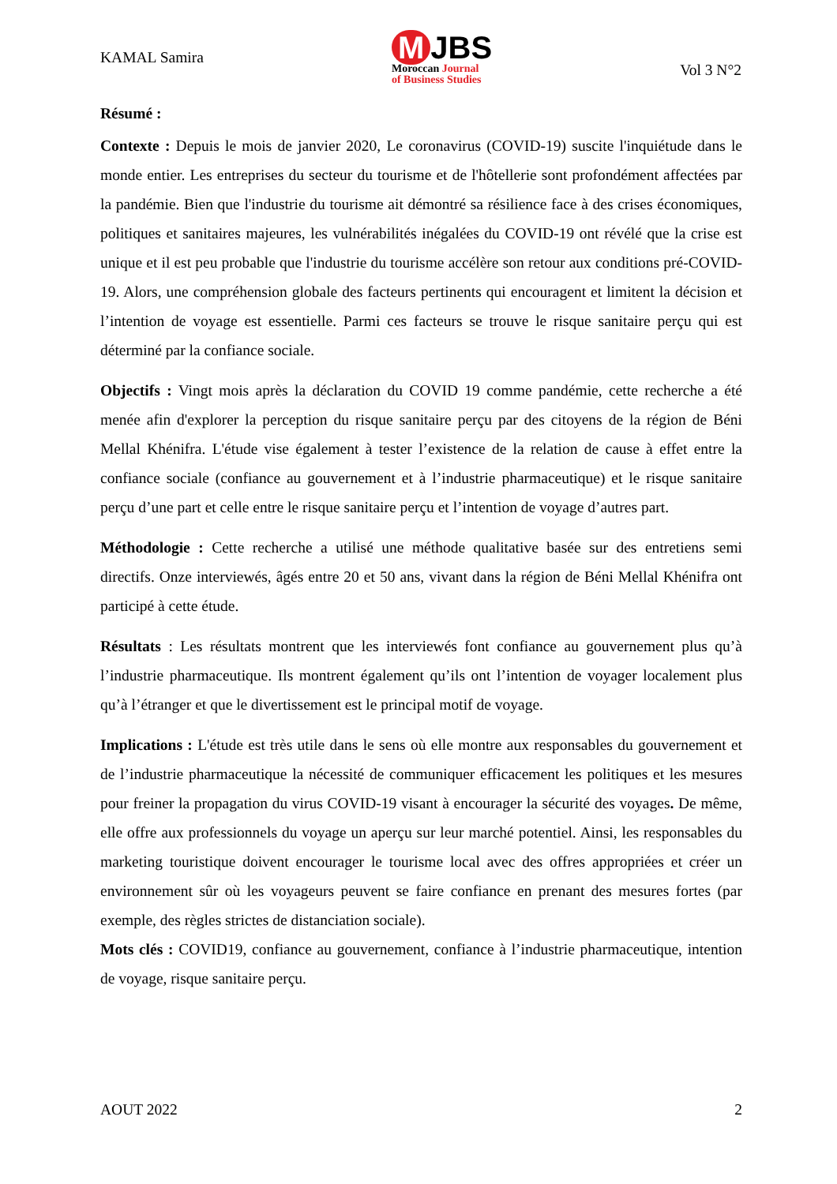KAMAL Samira
M JBS
Moroccan Journal
of Business Studies
Vol 3 N°2
Résumé :
Contexte : Depuis le mois de janvier 2020, Le coronavirus (COVID-19) suscite l'inquiétude dans le monde entier. Les entreprises du secteur du tourisme et de l'hôtellerie sont profondément affectées par la pandémie. Bien que l'industrie du tourisme ait démontré sa résilience face à des crises économiques, politiques et sanitaires majeures, les vulnérabilités inégalées du COVID-19 ont révélé que la crise est unique et il est peu probable que l'industrie du tourisme accélère son retour aux conditions pré-COVID-19. Alors, une compréhension globale des facteurs pertinents qui encouragent et limitent la décision et l’intention de voyage est essentielle. Parmi ces facteurs se trouve le risque sanitaire perçu qui est déterminé par la confiance sociale.
Objectifs : Vingt mois après la déclaration du COVID 19 comme pandémie, cette recherche a été menée afin d'explorer la perception du risque sanitaire perçu par des citoyens de la région de Béni Mellal Khénifra. L'étude vise également à tester l’existence de la relation de cause à effet entre la confiance sociale (confiance au gouvernement et à l’industrie pharmaceutique) et le risque sanitaire perçu d’une part et celle entre le risque sanitaire perçu et l’intention de voyage d’autres part.
Méthodologie : Cette recherche a utilisé une méthode qualitative basée sur des entretiens semi directifs. Onze interviewés, âgés entre 20 et 50 ans, vivant dans la région de Béni Mellal Khénifra ont participé à cette étude.
Résultats : Les résultats montrent que les interviewés font confiance au gouvernement plus qu’à l’industrie pharmaceutique. Ils montrent également qu’ils ont l’intention de voyager localement plus qu’à l’étranger et que le divertissement est le principal motif de voyage.
Implications : L'étude est très utile dans le sens où elle montre aux responsables du gouvernement et de l’industrie pharmaceutique la nécessité de communiquer efficacement les politiques et les mesures pour freiner la propagation du virus COVID-19 visant à encourager la sécurité des voyages. De même, elle offre aux professionnels du voyage un aperçu sur leur marché potentiel. Ainsi, les responsables du marketing touristique doivent encourager le tourisme local avec des offres appropriées et créer un environnement sûr où les voyageurs peuvent se faire confiance en prenant des mesures fortes (par exemple, des règles strictes de distanciation sociale).
Mots clés : COVID19, confiance au gouvernement, confiance à l’industrie pharmaceutique, intention de voyage, risque sanitaire perçu.
AOUT 2022 2